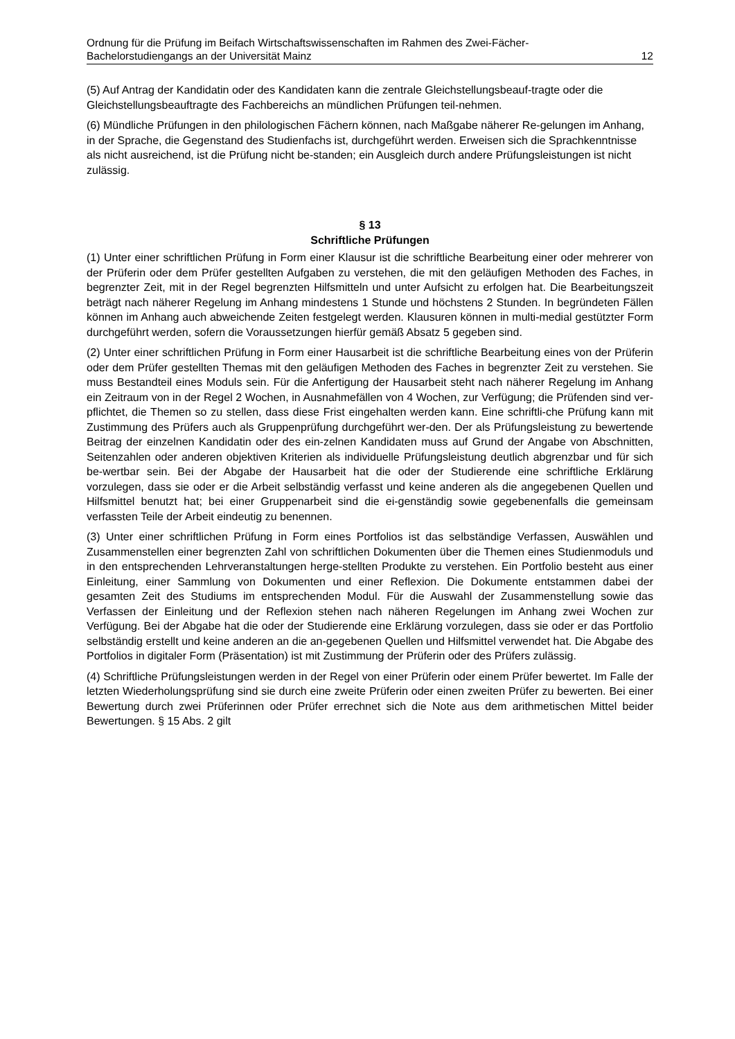Ordnung für die Prüfung im Beifach Wirtschaftswissenschaften im Rahmen des Zwei-Fächer-
Bachelorstudiengangs an der Universität Mainz 12
(5) Auf Antrag der Kandidatin oder des Kandidaten kann die zentrale Gleichstellungsbeauf-tragte oder die Gleichstellungsbeauftragte des Fachbereichs an mündlichen Prüfungen teil-nehmen.
(6) Mündliche Prüfungen in den philologischen Fächern können, nach Maßgabe näherer Re-gelungen im Anhang, in der Sprache, die Gegenstand des Studienfachs ist, durchgeführt werden. Erweisen sich die Sprachkenntnisse als nicht ausreichend, ist die Prüfung nicht be-standen; ein Ausgleich durch andere Prüfungsleistungen ist nicht zulässig.
§ 13
Schriftliche Prüfungen
(1) Unter einer schriftlichen Prüfung in Form einer Klausur ist die schriftliche Bearbeitung einer oder mehrerer von der Prüferin oder dem Prüfer gestellten Aufgaben zu verstehen, die mit den geläufigen Methoden des Faches, in begrenzter Zeit, mit in der Regel begrenzten Hilfsmitteln und unter Aufsicht zu erfolgen hat. Die Bearbeitungszeit beträgt nach näherer Regelung im Anhang mindestens 1 Stunde und höchstens 2 Stunden. In begründeten Fällen können im Anhang auch abweichende Zeiten festgelegt werden. Klausuren können in multi-medial gestützter Form durchgeführt werden, sofern die Voraussetzungen hierfür gemäß Absatz 5 gegeben sind.
(2) Unter einer schriftlichen Prüfung in Form einer Hausarbeit ist die schriftliche Bearbeitung eines von der Prüferin oder dem Prüfer gestellten Themas mit den geläufigen Methoden des Faches in begrenzter Zeit zu verstehen. Sie muss Bestandteil eines Moduls sein. Für die Anfertigung der Hausarbeit steht nach näherer Regelung im Anhang ein Zeitraum von in der Regel 2 Wochen, in Ausnahmefällen von 4 Wochen, zur Verfügung; die Prüfenden sind ver-pflichtet, die Themen so zu stellen, dass diese Frist eingehalten werden kann. Eine schriftli-che Prüfung kann mit Zustimmung des Prüfers auch als Gruppenprüfung durchgeführt wer-den. Der als Prüfungsleistung zu bewertende Beitrag der einzelnen Kandidatin oder des ein-zelnen Kandidaten muss auf Grund der Angabe von Abschnitten, Seitenzahlen oder anderen objektiven Kriterien als individuelle Prüfungsleistung deutlich abgrenzbar und für sich be-wertbar sein. Bei der Abgabe der Hausarbeit hat die oder der Studierende eine schriftliche Erklärung vorzulegen, dass sie oder er die Arbeit selbständig verfasst und keine anderen als die angegebenen Quellen und Hilfsmittel benutzt hat; bei einer Gruppenarbeit sind die ei-genständig sowie gegebenenfalls die gemeinsam verfassten Teile der Arbeit eindeutig zu benennen.
(3) Unter einer schriftlichen Prüfung in Form eines Portfolios ist das selbständige Verfassen, Auswählen und Zusammenstellen einer begrenzten Zahl von schriftlichen Dokumenten über die Themen eines Studienmoduls und in den entsprechenden Lehrveranstaltungen herge-stellten Produkte zu verstehen. Ein Portfolio besteht aus einer Einleitung, einer Sammlung von Dokumenten und einer Reflexion. Die Dokumente entstammen dabei der gesamten Zeit des Studiums im entsprechenden Modul. Für die Auswahl der Zusammenstellung sowie das Verfassen der Einleitung und der Reflexion stehen nach näheren Regelungen im Anhang zwei Wochen zur Verfügung. Bei der Abgabe hat die oder der Studierende eine Erklärung vorzulegen, dass sie oder er das Portfolio selbständig erstellt und keine anderen an die an-gegebenen Quellen und Hilfsmittel verwendet hat. Die Abgabe des Portfolios in digitaler Form (Präsentation) ist mit Zustimmung der Prüferin oder des Prüfers zulässig.
(4) Schriftliche Prüfungsleistungen werden in der Regel von einer Prüferin oder einem Prüfer bewertet. Im Falle der letzten Wiederholungsprüfung sind sie durch eine zweite Prüferin oder einen zweiten Prüfer zu bewerten. Bei einer Bewertung durch zwei Prüferinnen oder Prüfer errechnet sich die Note aus dem arithmetischen Mittel beider Bewertungen. § 15 Abs. 2 gilt